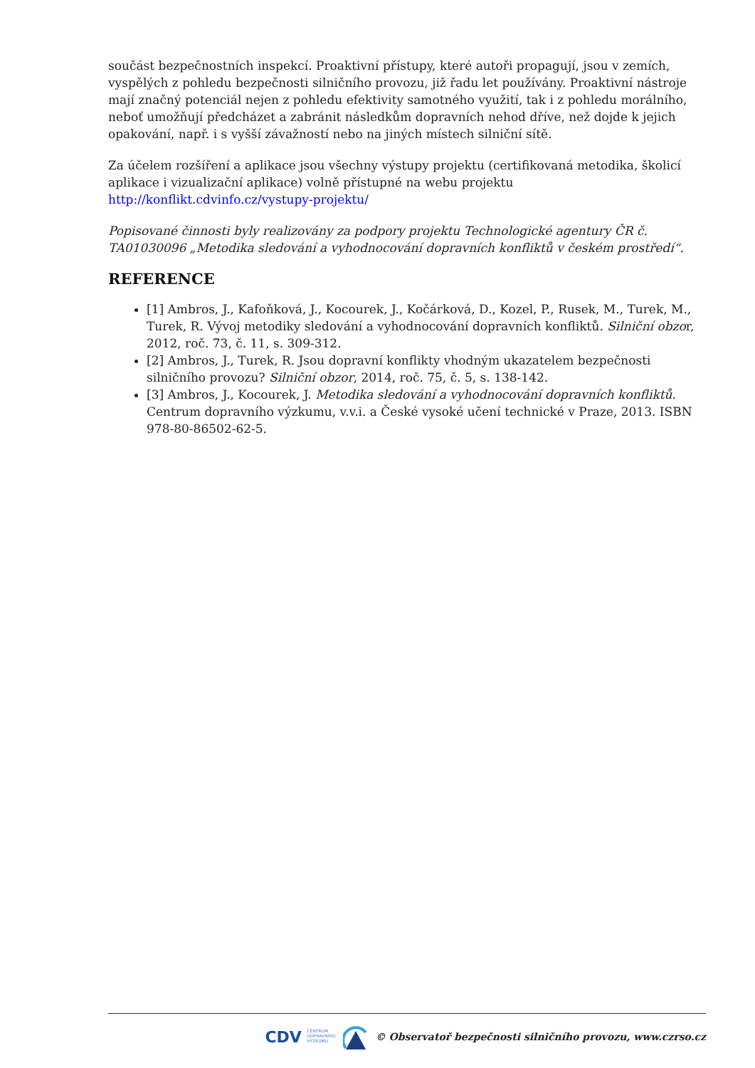součást bezpečnostních inspekcí. Proaktivní přístupy, které autoři propagují, jsou v zemích, vyspělých z pohledu bezpečnosti silničního provozu, již řadu let používány. Proaktivní nástroje mají značný potenciál nejen z pohledu efektivity samotného využití, tak i z pohledu morálního, neboť umožňují předcházet a zabránit následkům dopravních nehod dříve, než dojde k jejich opakování, např. i s vyšší závažností nebo na jiných místech silniční sítě.
Za účelem rozšíření a aplikace jsou všechny výstupy projektu (certifikovaná metodika, školicí aplikace i vizualizační aplikace) volně přístupné na webu projektu http://konflikt.cdvinfo.cz/vystupy-projektu/
Popisované činnosti byly realizovány za podpory projektu Technologické agentury ČR č. TA01030096 „Metodika sledování a vyhodnocování dopravních konfliktů v českém prostředí“.
REFERENCE
[1] Ambros, J., Kafoňková, J., Kocourek, J., Kočárková, D., Kozel, P., Rusek, M., Turek, M., Turek, R. Vývoj metodiky sledování a vyhodnocování dopravních konfliktů. Silniční obzor, 2012, roč. 73, č. 11, s. 309-312.
[2] Ambros, J., Turek, R. Jsou dopravní konflikty vhodným ukazatelem bezpečnosti silničního provozu? Silniční obzor, 2014, roč. 75, č. 5, s. 138-142.
[3] Ambros, J., Kocourek, J. Metodika sledování a vyhodnocování dopravních konfliktů. Centrum dopravního výzkumu, v.v.i. a České vysoké učení technické v Praze, 2013. ISBN 978-80-86502-62-5.
CDV CENTRUM
DOPRAVNÍHO
VÝZKUMU © Observatoř bezpečnosti silničního provozu, www.czrso.cz